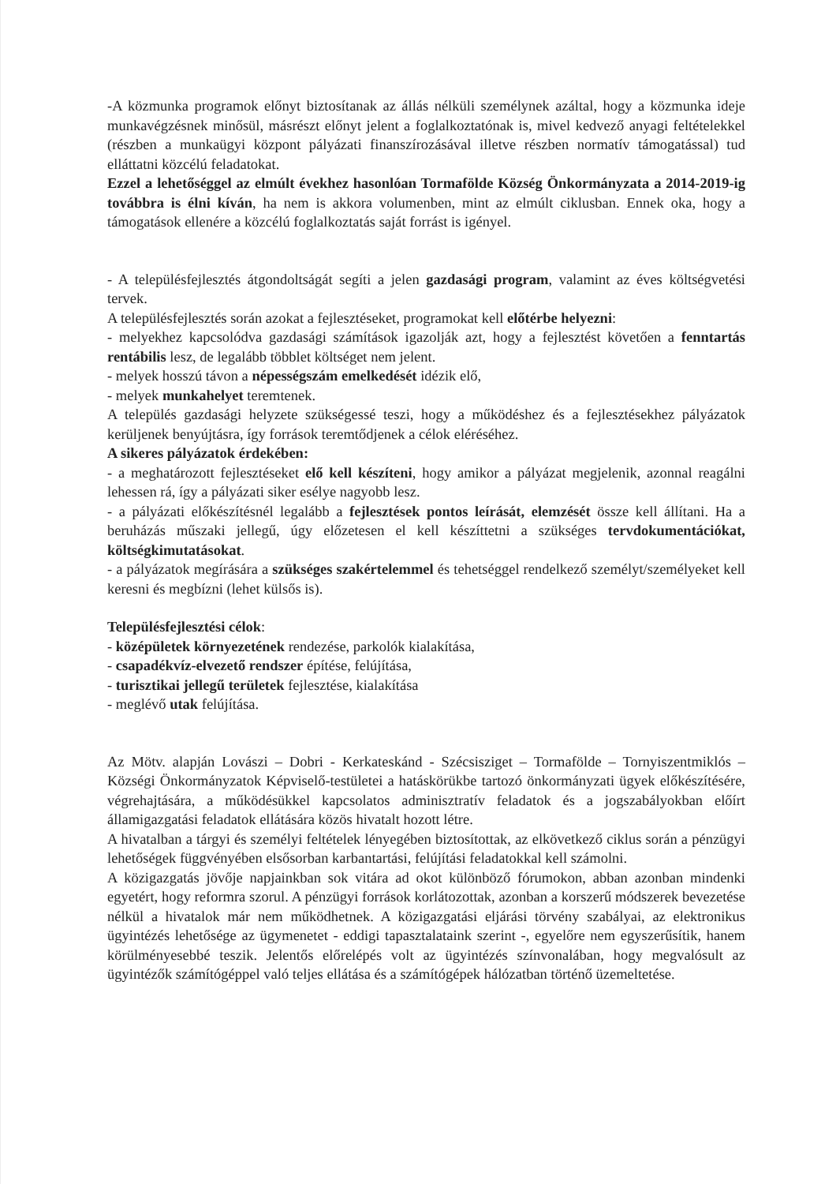-A közmunka programok előnyt biztosítanak az állás nélküli személynek azáltal, hogy a közmunka ideje munkavégzésnek minősül, másrészt előnyt jelent a foglalkoztatónak is, mivel kedvező anyagi feltételekkel (részben a munkaügyi központ pályázati finanszírozásával illetve részben normatív támogatással) tud elláttatni közcélú feladatokat.
Ezzel a lehetőséggel az elmúlt évekhez hasonlóan Tormafölde Község Önkormányzata a 2014-2019-ig továbbra is élni kíván, ha nem is akkora volumenben, mint az elmúlt ciklusban. Ennek oka, hogy a támogatások ellenére a közcélú foglalkoztatás saját forrást is igényel.
- A településfejlesztés átgondoltságát segíti a jelen gazdasági program, valamint az éves költségvetési tervek.
A településfejlesztés során azokat a fejlesztéseket, programokat kell előtérbe helyezni:
- melyekhez kapcsolódva gazdasági számítások igazolják azt, hogy a fejlesztést követően a fenntartás rentábilis lesz, de legalább többlet költséget nem jelent.
- melyek hosszú távon a népességszám emelkedését idézik elő,
- melyek munkahelyet teremtenek.
A település gazdasági helyzete szükségessé teszi, hogy a működéshez és a fejlesztésekhez pályázatok kerüljenek benyújtásra, így források teremtődjenek a célok eléréséhez.
A sikeres pályázatok érdekében:
- a meghatározott fejlesztéseket elő kell készíteni, hogy amikor a pályázat megjelenik, azonnal reagálni lehessen rá, így a pályázati siker esélye nagyobb lesz.
- a pályázati előkészítésnél legalább a fejlesztések pontos leírását, elemzését össze kell állítani. Ha a beruházás műszaki jellegű, úgy előzetesen el kell készíttetni a szükséges tervdokumentációkat, költségkimutatásokat.
- a pályázatok megírására a szükséges szakértelemmel és tehetséggel rendelkező személyt/személyeket kell keresni és megbízni (lehet külsős is).
Településfejlesztési célok:
- középületek környezetének rendezése, parkolók kialakítása,
- csapadékvíz-elvezető rendszer építése, felújítása,
- turisztikai jellegű területek fejlesztése, kialakítása
- meglévő utak felújítása.
Az Mötv. alapján Lovászi – Dobri - Kerkateskánd - Szécsisziget – Tormafölde – Tornyiszentmiklós –Községi Önkormányzatok Képviselő-testületei a hatáskörükbe tartozó önkormányzati ügyek előkészítésére, végrehajtására, a működésükkel kapcsolatos adminisztratív feladatok és a jogszabályokban előírt államigazgatási feladatok ellátására közös hivatalt hozott létre.
A hivatalban a tárgyi és személyi feltételek lényegében biztosítottak, az elkövetkező ciklus során a pénzügyi lehetőségek függvényében elsősorban karbantartási, felújítási feladatokkal kell számolni.
A közigazgatás jövője napjainkban sok vitára ad okot különböző fórumokon, abban azonban mindenki egyetért, hogy reformra szorul. A pénzügyi források korlátozottak, azonban a korszerű módszerek bevezetése nélkül a hivatalok már nem működhetnek. A közigazgatási eljárási törvény szabályai, az elektronikus ügyintézés lehetősége az ügymenetet - eddigi tapasztalataink szerint -, egyelőre nem egyszerűsítik, hanem körülményesebbé teszik. Jelentős előrelépés volt az ügyintézés színvonalában, hogy megvalósult az ügyintézők számítógéppel való teljes ellátása és a számítógépek hálózatban történő üzemeltetése.